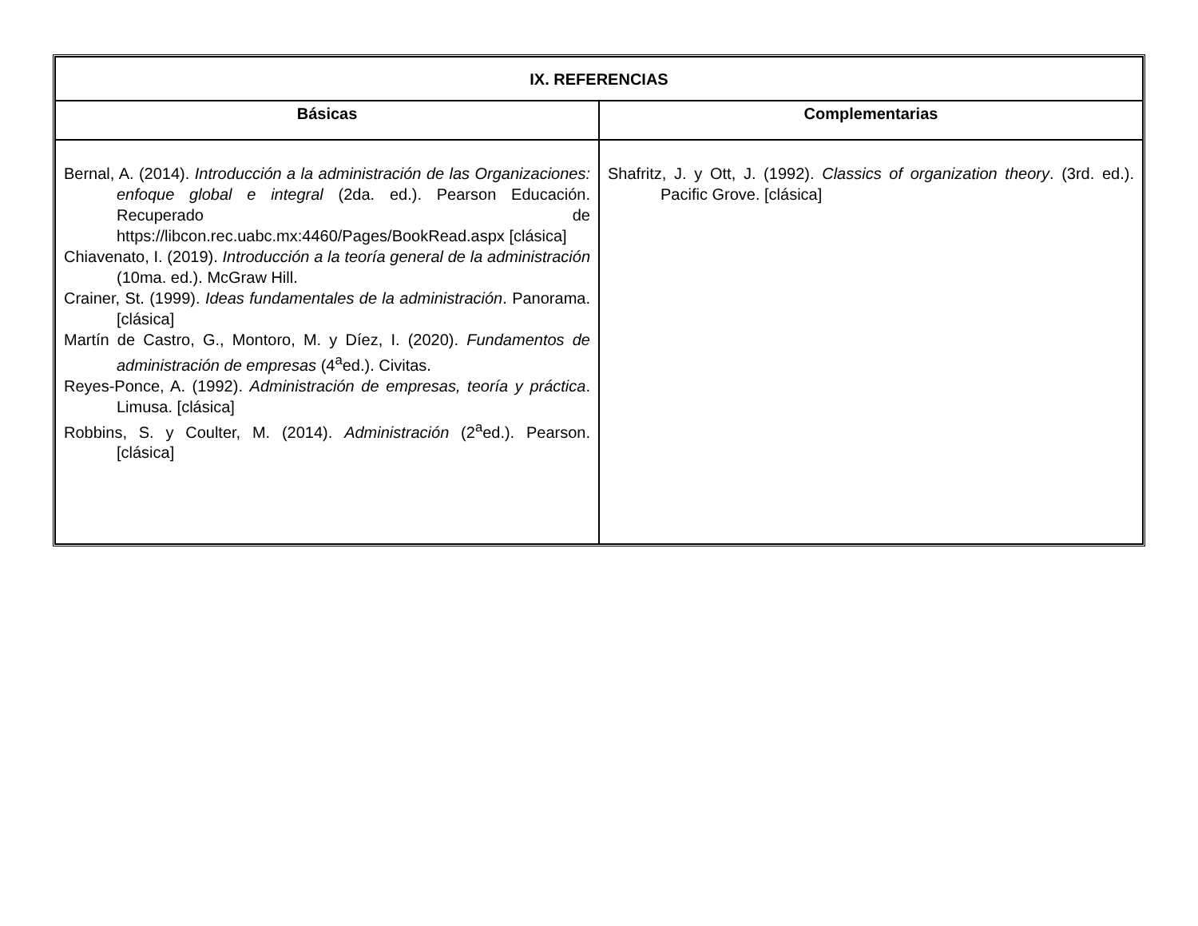| IX. REFERENCIAS | |
| --- | --- |
| Básicas | Complementarias |
| Bernal, A. (2014). Introducción a la administración de las Organizaciones: enfoque global e integral (2da. ed.). Pearson Educación. Recuperado de https://libcon.rec.uabc.mx:4460/Pages/BookRead.aspx [clásica] Chiavenato, I. (2019). Introducción a la teoría general de la administración (10ma. ed.). McGraw Hill. Crainer, St. (1999). Ideas fundamentales de la administración . Panorama. [clásica] Martín de Castro, G., Montoro, M. y Díez, I. (2020). Fundamentos de administración de empresas (4<sup>a</sup>ed.). Civitas. Reyes-Ponce, A. (1992). Administración de empresas, teoría y práctica . Limusa. [clásica] Robbins, S. y Coulter, M. (2014). Administración (2<sup>a</sup>ed.). Pearson. [clásica] | Shafritz, J. y Ott, J. (1992). Classics of organization theory . (3rd. ed.). Pacific Grove. [clásica] |